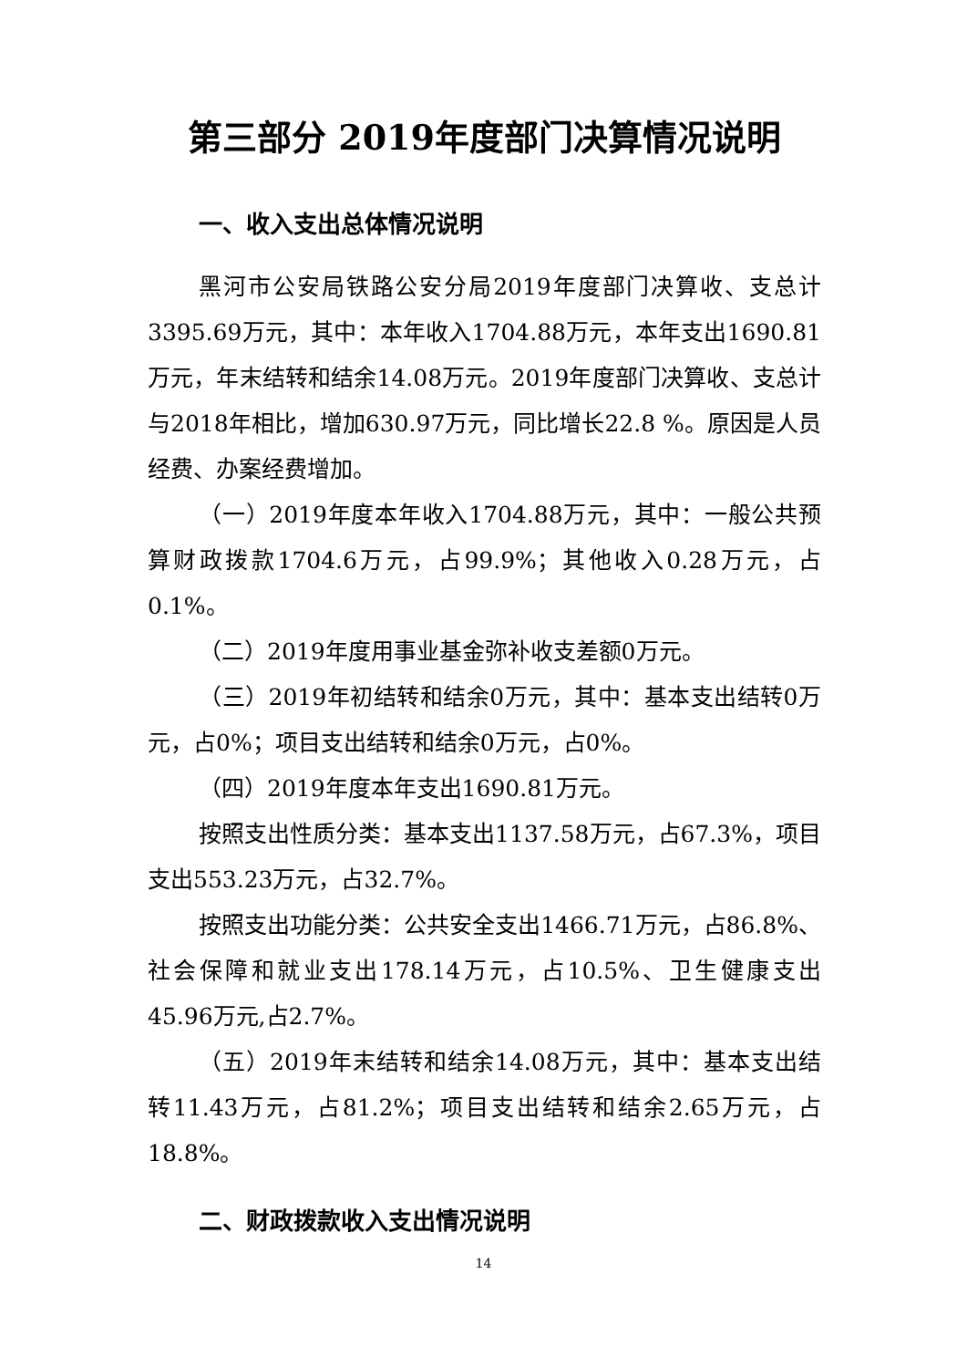第三部分 2019年度部门决算情况说明
一、收入支出总体情况说明
黑河市公安局铁路公安分局2019年度部门决算收、支总计3395.69万元，其中：本年收入1704.88万元，本年支出1690.81万元，年末结转和结余14.08万元。2019年度部门决算收、支总计与2018年相比，增加630.97万元，同比增长22.8 %。原因是人员经费、办案经费增加。
（一）2019年度本年收入1704.88万元，其中：一般公共预算财政拨款1704.6万元，占99.9%；其他收入0.28万元，占0.1%。
（二）2019年度用事业基金弥补收支差额0万元。
（三）2019年初结转和结余0万元，其中：基本支出结转0万元，占0%；项目支出结转和结余0万元，占0%。
（四）2019年度本年支出1690.81万元。
按照支出性质分类：基本支出1137.58万元，占67.3%，项目支出553.23万元，占32.7%。
按照支出功能分类：公共安全支出1466.71万元，占86.8%、社会保障和就业支出178.14万元，占10.5%、卫生健康支出 45.96万元,占2.7%。
（五）2019年末结转和结余14.08万元，其中：基本支出结转11.43万元，占81.2%；项目支出结转和结余2.65万元，占18.8%。
二、财政拨款收入支出情况说明
14